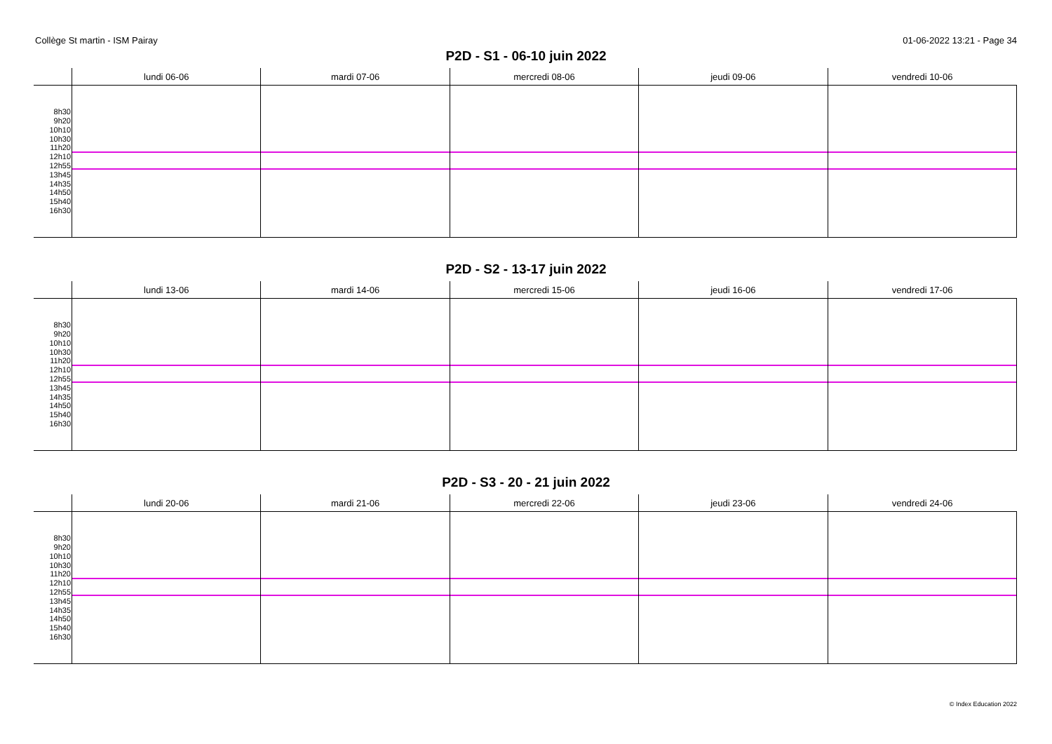Collège St martin - ISM Pairay 01-06-2022 13:21 - Page 34
P2D - S1 - 06-10 juin 2022
| | lundi 06-06 | mardi 07-06 | mercredi 08-06 | jeudi 09-06 | vendredi 10-06 |
| --- | --- | --- | --- | --- | --- |
| 8h30 9h20 10h10 10h30 11h20 12h10 12h55 13h45 14h35 14h50 15h40 16h30 | | | | | |
P2D - S2 - 13-17 juin 2022
| | lundi 13-06 | mardi 14-06 | mercredi 15-06 | jeudi 16-06 | vendredi 17-06 |
| --- | --- | --- | --- | --- | --- |
| 8h30 9h20 10h10 10h30 11h20 12h10 12h55 13h45 14h35 14h50 15h40 16h30 | | | | | |
P2D - S3 - 20 - 21 juin 2022
| | lundi 20-06 | mardi 21-06 | mercredi 22-06 | jeudi 23-06 | vendredi 24-06 |
| --- | --- | --- | --- | --- | --- |
| 8h30 9h20 10h10 10h30 11h20 12h10 12h55 13h45 14h35 14h50 15h40 16h30 | | | | | |
© Index Education 2022